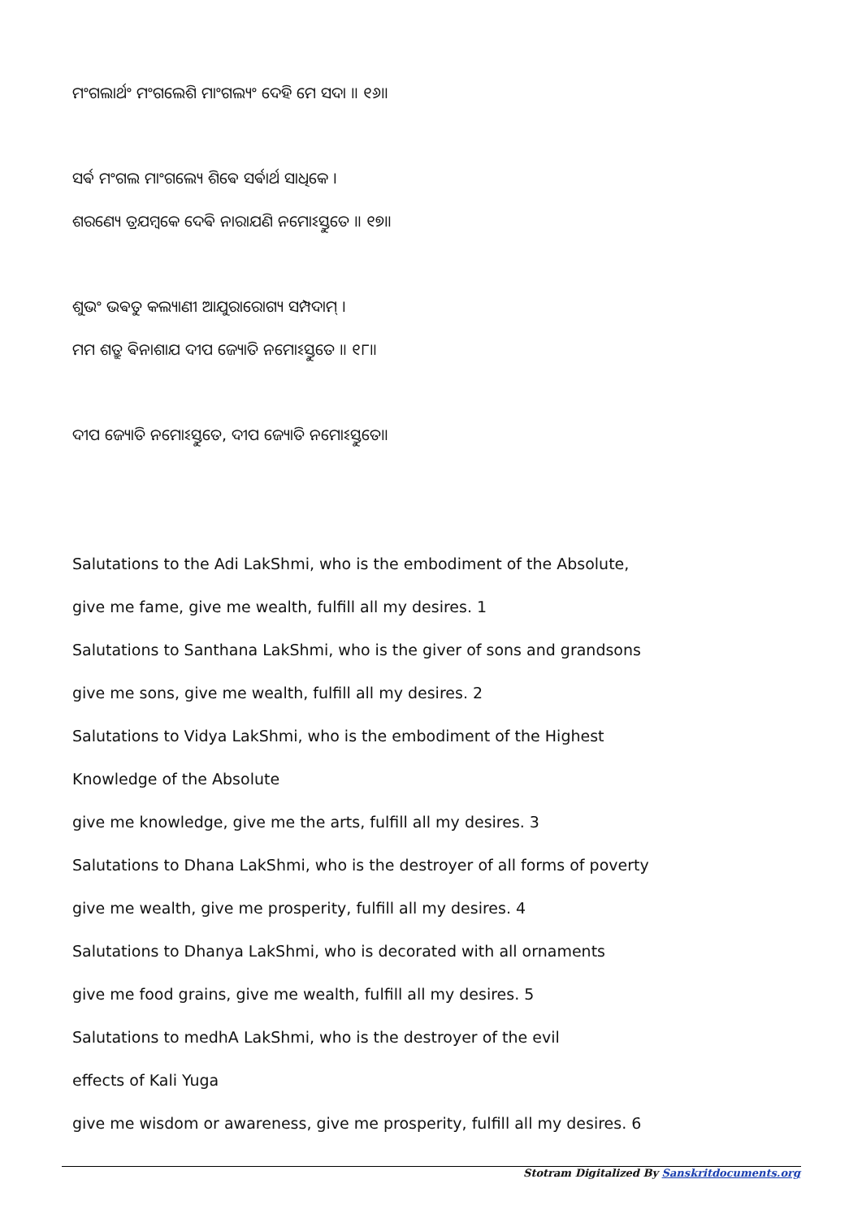ମଂଗଲାର୍ଥଂ ମଂଗଲେଶି ମାଂଗଲ୍ୟଂ ଦେହି ମେ ସଦା ॥ ୧୬॥
ସର୍ଵ ମଂଗଲ ମାଂଗଲ୍ୟେ ଶିଵେ ସର୍ଵାର୍ଥ ସାଧିକେ ।
ଶରଣ୍ୟେ ତ୍ରଯମ୍ବକେ ଦେଵି ନାରାଯଣି ନମୋଽସ୍ତୁତେ ॥ ୧୭॥
ଶୁଭଂ ଭଵତୁ କଲ୍ୟାଣୀ ଆଯୁରାରୋଗ୍ୟ ସମ୍ପଦାମ୍ ।
ମମ ଶତ୍ରୁ ଵିନାଶାଯ ଦୀପ ଜ୍ୟୋତି ନମୋଽସ୍ତୁତେ ॥ ୧୮॥
ଦୀପ ଜ୍ୟୋତି ନମୋଽସ୍ତୁତେ, ଦୀପ ଜ୍ୟୋତି ନମୋଽସ୍ତୁତେ॥
Salutations to the Adi LakShmi, who is the embodiment of the Absolute,
give me fame, give me wealth, fulfill all my desires. 1
Salutations to Santhana LakShmi, who is the giver of sons and grandsons
give me sons, give me wealth, fulfill all my desires. 2
Salutations to Vidya LakShmi, who is the embodiment of the Highest
Knowledge of the Absolute
give me knowledge, give me the arts, fulfill all my desires. 3
Salutations to Dhana LakShmi, who is the destroyer of all forms of poverty
give me wealth, give me prosperity, fulfill all my desires. 4
Salutations to Dhanya LakShmi, who is decorated with all ornaments
give me food grains, give me wealth, fulfill all my desires. 5
Salutations to medhA LakShmi, who is the destroyer of the evil
effects of Kali Yuga
give me wisdom or awareness, give me prosperity, fulfill all my desires. 6
Stotram Digitalized By Sanskritdocuments.org